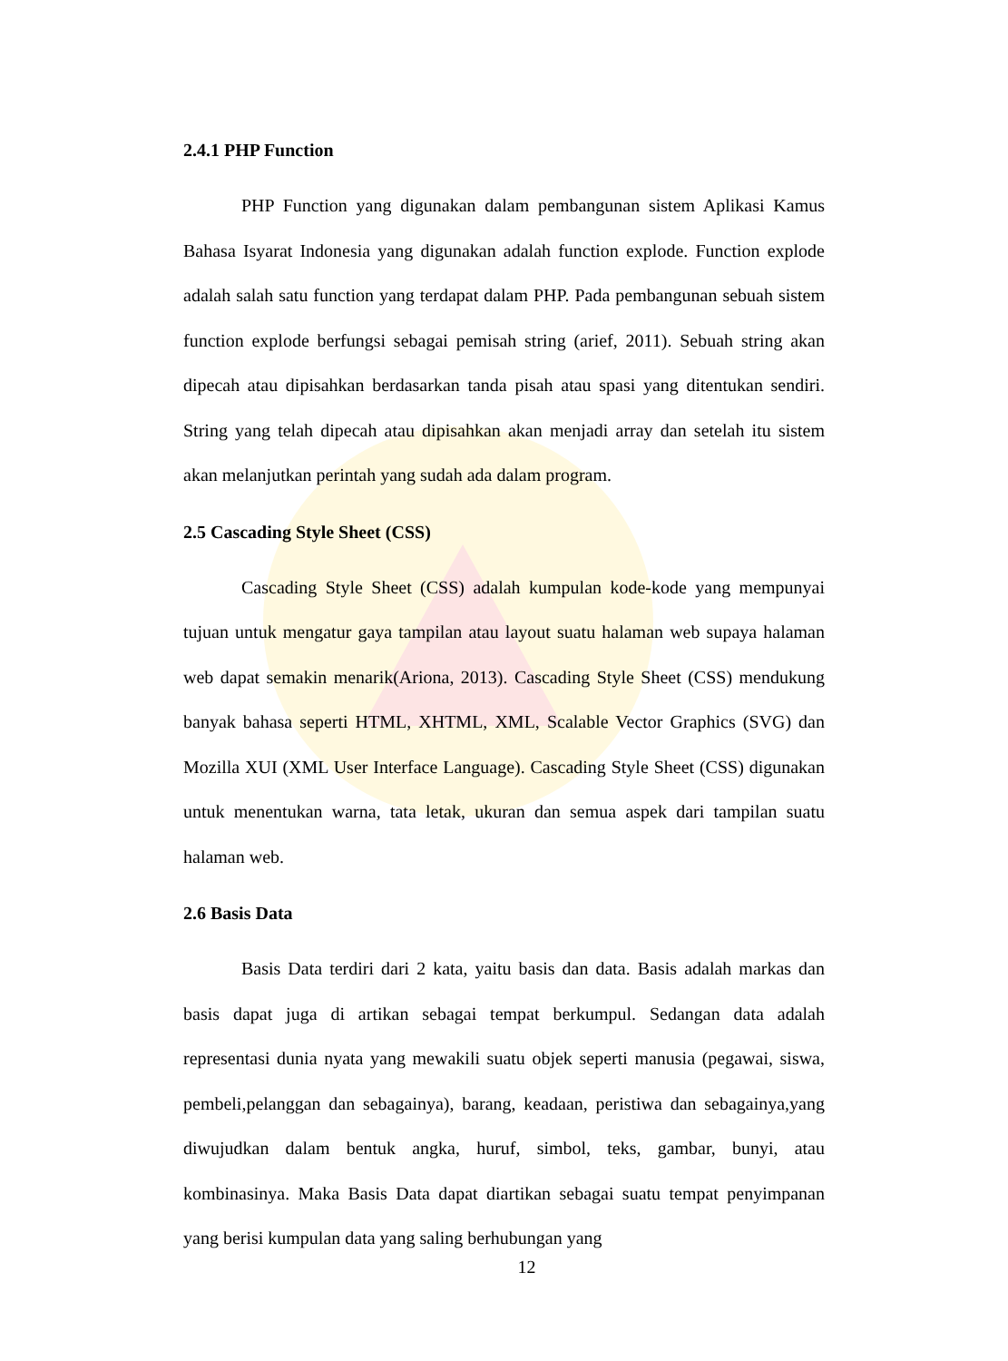2.4.1 PHP Function
PHP Function yang digunakan dalam pembangunan sistem Aplikasi Kamus Bahasa Isyarat Indonesia yang digunakan adalah function explode. Function explode adalah salah satu function yang terdapat dalam PHP. Pada pembangunan sebuah sistem function explode berfungsi sebagai pemisah string (arief, 2011). Sebuah string akan dipecah atau dipisahkan berdasarkan tanda pisah atau spasi yang ditentukan sendiri. String yang telah dipecah atau dipisahkan akan menjadi array dan setelah itu sistem akan melanjutkan perintah yang sudah ada dalam program.
2.5 Cascading Style Sheet (CSS)
Cascading Style Sheet (CSS) adalah kumpulan kode-kode yang mempunyai tujuan untuk mengatur gaya tampilan atau layout suatu halaman web supaya halaman web dapat semakin menarik(Ariona, 2013). Cascading Style Sheet (CSS) mendukung banyak bahasa seperti HTML, XHTML, XML, Scalable Vector Graphics (SVG) dan Mozilla XUI (XML User Interface Language). Cascading Style Sheet (CSS) digunakan untuk menentukan warna, tata letak, ukuran dan semua aspek dari tampilan suatu halaman web.
2.6 Basis Data
Basis Data terdiri dari 2 kata, yaitu basis dan data. Basis adalah markas dan basis dapat juga di artikan sebagai tempat berkumpul. Sedangan data adalah representasi dunia nyata yang mewakili suatu objek seperti manusia (pegawai, siswa, pembeli,pelanggan dan sebagainya), barang, keadaan, peristiwa dan sebagainya,yang diwujudkan dalam bentuk angka, huruf, simbol, teks, gambar, bunyi, atau kombinasinya. Maka Basis Data dapat diartikan sebagai suatu tempat penyimpanan yang berisi kumpulan data yang saling berhubungan yang
12